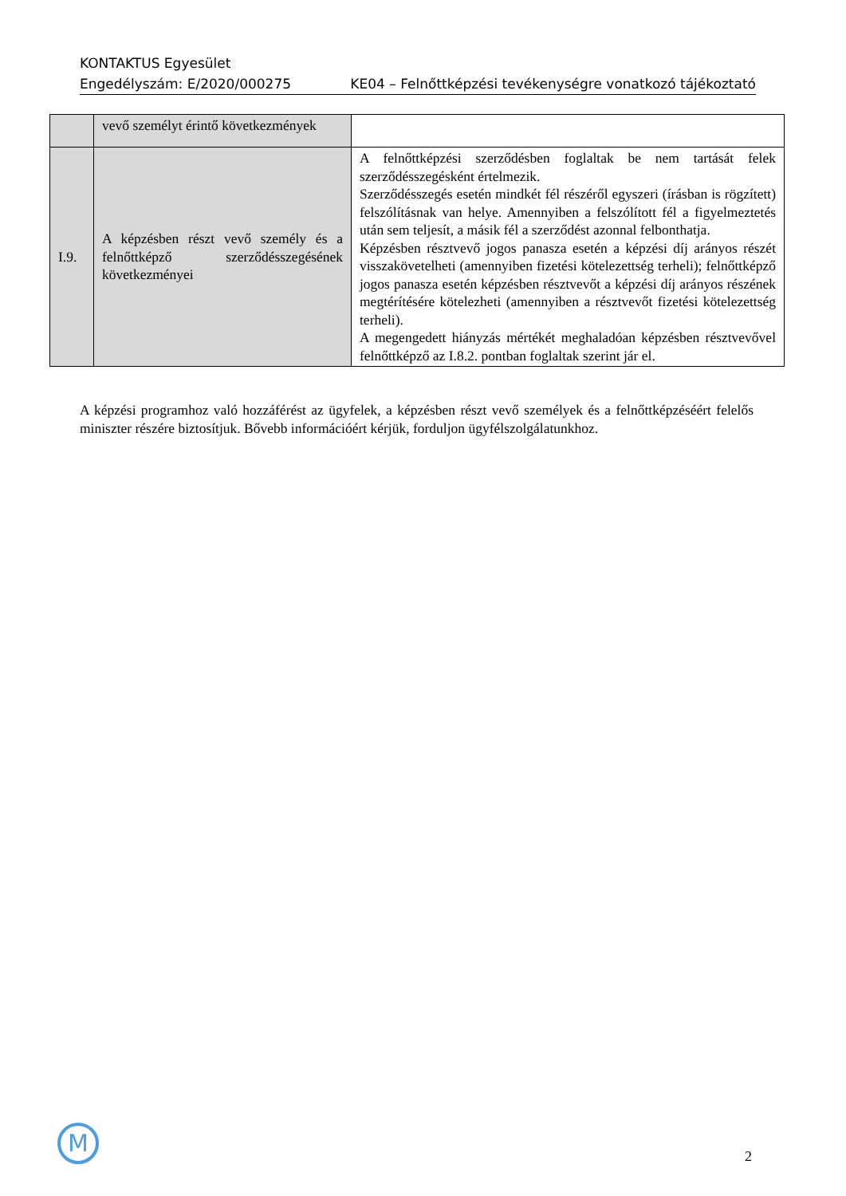KONTAKTUS Egyesület
Engedélyszám: E/2020/000275 KE04 – Felnőttképzési tevékenységre vonatkozó tájékoztató
| | vevő személyt érintő következmények | |
| I.9. | A képzésben részt vevő személy és a felnőttképző szerződésszegésének következményei | A felnőttképzési szerződésben foglaltak be nem tartását felek szerződésszegésként értelmezik. Szerződésszegés esetén mindkét fél részéről egyszeri (írásban is rögzített) felszólításnak van helye. Amennyiben a felszólított fél a figyelmeztetés után sem teljesít, a másik fél a szerződést azonnal felbonthatja. Képzésben résztvevő jogos panasza esetén a képzési díj arányos részét visszakövetelheti (amennyiben fizetési kötelezettség terheli); felnőttképző jogos panasza esetén képzésben résztvevőt a képzési díj arányos részének megtérítésére kötelezheti (amennyiben a résztvevőt fizetési kötelezettség terheli). A megengedett hiányzás mértékét meghaladóan képzésben résztvevővel felnőttképző az I.8.2. pontban foglaltak szerint jár el. |
A képzési programhoz való hozzáférést az ügyfelek, a képzésben részt vevő személyek és a felnőttképzéséért felelős miniszter részére biztosítjuk. Bővebb információért kérjük, forduljon ügyfélszolgálatunkhoz.
M
2